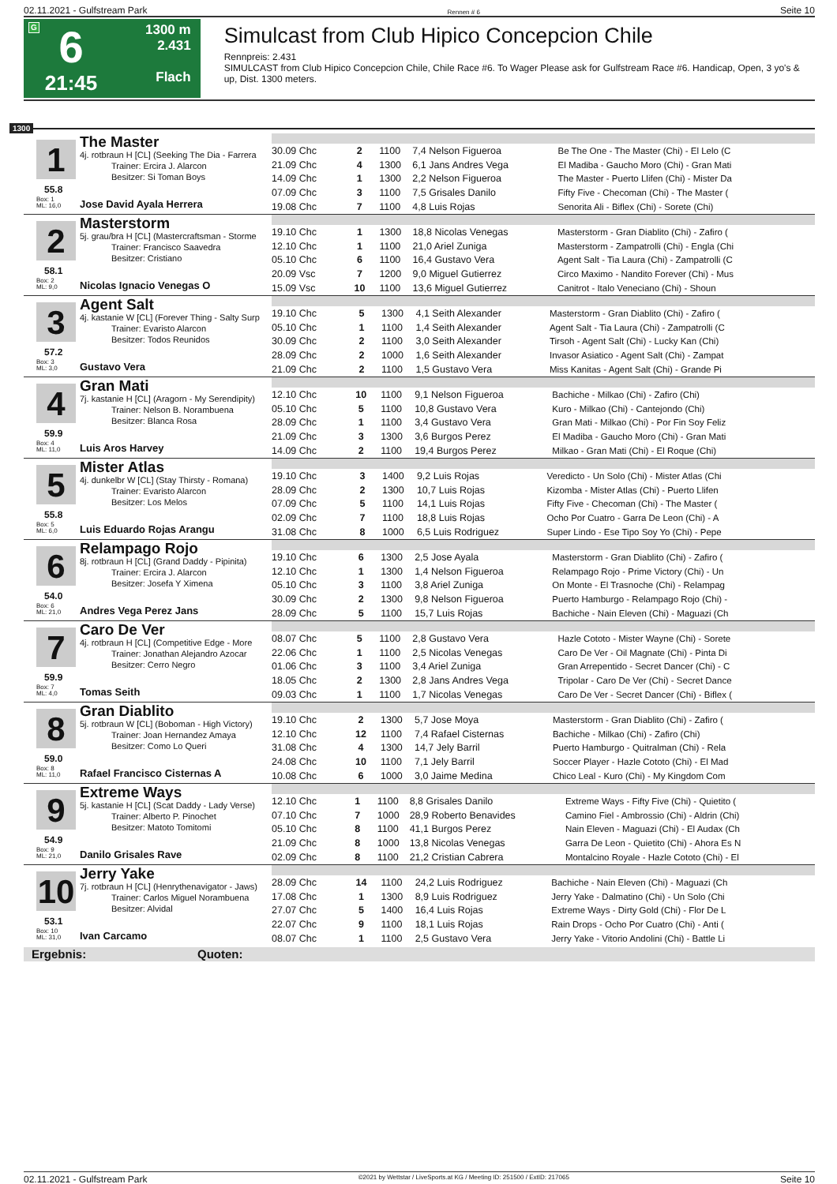02.11.2021 - Gulfstream Park Rennen # 6 Seite 10
G
6
21:45
1300 m
2.431
Flach
Simulcast from Club Hipico Concepcion Chile
Rennpreis: 2.431
SIMULCAST from Club Hipico Concepcion Chile, Chile Race #6. To Wager Please ask for Gulfstream Race #6. Handicap, Open, 3 yo's & up, Dist. 1300 meters.
1300
1 The Master
4j. rotbraun H [CL] (Seeking The Dia - Farrera
Trainer: Ercira J. Alarcon
Besitzer: Si Toman Boys
55.8
Box: 1
ML: 16,0
Jose David Ayala Herrera
| 30.09 Chc | 2 | 1100 | 7,4 Nelson Figueroa | Be The One - The Master (Chi) - El Lelo (C |
| 21.09 Chc | 4 | 1300 | 6,1 Jans Andres Vega | El Madiba - Gaucho Moro (Chi) - Gran Mati |
| 14.09 Chc | 1 | 1300 | 2,2 Nelson Figueroa | The Master - Puerto Llifen (Chi) - Mister Da |
| 07.09 Chc | 3 | 1100 | 7,5 Grisales Danilo | Fifty Five - Checoman (Chi) - The Master ( |
| 19.08 Chc | 7 | 1100 | 4,8 Luis Rojas | Senorita Ali - Biflex (Chi) - Sorete (Chi) |
2 Masterstorm
5j. grau/bra H [CL] (Mastercraftsman - Storme
Trainer: Francisco Saavedra
Besitzer: Cristiano
58.1
Box: 2
ML: 9,0
Nicolas Ignacio Venegas O
| 19.10 Chc | 1 | 1300 | 18,8 Nicolas Venegas | Masterstorm - Gran Diablito (Chi) - Zafiro ( |
| 12.10 Chc | 1 | 1100 | 21,0 Ariel Zuniga | Masterstorm - Zampatrolli (Chi) - Engla (Chi |
| 05.10 Chc | 6 | 1100 | 16,4 Gustavo Vera | Agent Salt - Tia Laura (Chi) - Zampatrolli (C |
| 20.09 Vsc | 7 | 1200 | 9,0 Miguel Gutierrez | Circo Maximo - Nandito Forever (Chi) - Mus |
| 15.09 Vsc | 10 | 1100 | 13,6 Miguel Gutierrez | Canitrot - Italo Veneciano (Chi) - Shoun |
3 Agent Salt
4j. kastanie W [CL] (Forever Thing - Salty Surp
Trainer: Evaristo Alarcon
Besitzer: Todos Reunidos
57.2
Box: 3
ML: 3,0
Gustavo Vera
| 19.10 Chc | 5 | 1300 | 4,1 Seith Alexander | Masterstorm - Gran Diablito (Chi) - Zafiro ( |
| 05.10 Chc | 1 | 1100 | 1,4 Seith Alexander | Agent Salt - Tia Laura (Chi) - Zampatrolli (C |
| 30.09 Chc | 2 | 1100 | 3,0 Seith Alexander | Tirsoh - Agent Salt (Chi) - Lucky Kan (Chi) |
| 28.09 Chc | 2 | 1000 | 1,6 Seith Alexander | Invasor Asiatico - Agent Salt (Chi) - Zampat |
| 21.09 Chc | 2 | 1100 | 1,5 Gustavo Vera | Miss Kanitas - Agent Salt (Chi) - Grande Pi |
4 Gran Mati
7j. kastanie H [CL] (Aragorn - My Serendipity)
Trainer: Nelson B. Norambuena
Besitzer: Blanca Rosa
59.9
Box: 4
ML: 11,0
Luis Aros Harvey
| 12.10 Chc | 10 | 1100 | 9,1 Nelson Figueroa | Bachiche - Milkao (Chi) - Zafiro (Chi) |
| 05.10 Chc | 5 | 1100 | 10,8 Gustavo Vera | Kuro - Milkao (Chi) - Cantejondo (Chi) |
| 28.09 Chc | 1 | 1100 | 3,4 Gustavo Vera | Gran Mati - Milkao (Chi) - Por Fin Soy Feliz |
| 21.09 Chc | 3 | 1300 | 3,6 Burgos Perez | El Madiba - Gaucho Moro (Chi) - Gran Mati |
| 14.09 Chc | 2 | 1100 | 19,4 Burgos Perez | Milkao - Gran Mati (Chi) - El Roque (Chi) |
5 Mister Atlas
4j. dunkelbr W [CL] (Stay Thirsty - Romana)
Trainer: Evaristo Alarcon
Besitzer: Los Melos
55.8
Box: 5
ML: 6,0
Luis Eduardo Rojas Arangu
| 19.10 Chc | 3 | 1400 | 9,2 Luis Rojas | Veredicto - Un Solo (Chi) - Mister Atlas (Chi |
| 28.09 Chc | 2 | 1300 | 10,7 Luis Rojas | Kizomba - Mister Atlas (Chi) - Puerto Llifen |
| 07.09 Chc | 5 | 1100 | 14,1 Luis Rojas | Fifty Five - Checoman (Chi) - The Master ( |
| 02.09 Chc | 7 | 1100 | 18,8 Luis Rojas | Ocho Por Cuatro - Garra De Leon (Chi) - A |
| 31.08 Chc | 8 | 1000 | 6,5 Luis Rodriguez | Super Lindo - Ese Tipo Soy Yo (Chi) - Pepe |
6 Relampago Rojo
8j. rotbraun H [CL] (Grand Daddy - Pipinita)
Trainer: Ercira J. Alarcon
Besitzer: Josefa Y Ximena
54.0
Box: 6
ML: 21,0
Andres Vega Perez Jans
| 19.10 Chc | 6 | 1300 | 2,5 Jose Ayala | Masterstorm - Gran Diablito (Chi) - Zafiro ( |
| 12.10 Chc | 1 | 1300 | 1,4 Nelson Figueroa | Relampago Rojo - Prime Victory (Chi) - Un |
| 05.10 Chc | 3 | 1100 | 3,8 Ariel Zuniga | On Monte - El Trasnoche (Chi) - Relampag |
| 30.09 Chc | 2 | 1300 | 9,8 Nelson Figueroa | Puerto Hamburgo - Relampago Rojo (Chi) - |
| 28.09 Chc | 5 | 1100 | 15,7 Luis Rojas | Bachiche - Nain Eleven (Chi) - Maguazi (Ch |
7 Caro De Ver
4j. rotbraun H [CL] (Competitive Edge - More
Trainer: Jonathan Alejandro Azocar
Besitzer: Cerro Negro
59.9
Box: 7
ML: 4,0
Tomas Seith
| 08.07 Chc | 5 | 1100 | 2,8 Gustavo Vera | Hazle Cototo - Mister Wayne (Chi) - Sorete |
| 22.06 Chc | 1 | 1100 | 2,5 Nicolas Venegas | Caro De Ver - Oil Magnate (Chi) - Pinta Di |
| 01.06 Chc | 3 | 1100 | 3,4 Ariel Zuniga | Gran Arrepentido - Secret Dancer (Chi) - C |
| 18.05 Chc | 2 | 1300 | 2,8 Jans Andres Vega | Tripolar - Caro De Ver (Chi) - Secret Dance |
| 09.03 Chc | 1 | 1100 | 1,7 Nicolas Venegas | Caro De Ver - Secret Dancer (Chi) - Biflex ( |
8 Gran Diablito
5j. rotbraun W [CL] (Boboman - High Victory)
Trainer: Joan Hernandez Amaya
Besitzer: Como Lo Queri
59.0
Box: 8
ML: 11,0
Rafael Francisco Cisternas A
| 19.10 Chc | 2 | 1300 | 5,7 Jose Moya | Masterstorm - Gran Diablito (Chi) - Zafiro ( |
| 12.10 Chc | 12 | 1100 | 7,4 Rafael Cisternas | Bachiche - Milkao (Chi) - Zafiro (Chi) |
| 31.08 Chc | 4 | 1300 | 14,7 Jely Barril | Puerto Hamburgo - Quitralman (Chi) - Rela |
| 24.08 Chc | 10 | 1100 | 7,1 Jely Barril | Soccer Player - Hazle Cototo (Chi) - El Mad |
| 10.08 Chc | 6 | 1000 | 3,0 Jaime Medina | Chico Leal - Kuro (Chi) - My Kingdom Com |
9 Extreme Ways
5j. kastanie H [CL] (Scat Daddy - Lady Verse)
Trainer: Alberto P. Pinochet
Besitzer: Matoto Tomitomi
54.9
Box: 9
ML: 21,0
Danilo Grisales Rave
| 12.10 Chc | 1 | 1100 | 8,8 Grisales Danilo | Extreme Ways - Fifty Five (Chi) - Quietito ( |
| 07.10 Chc | 7 | 1000 | 28,9 Roberto Benavides | Camino Fiel - Ambrossio (Chi) - Aldrin (Chi) |
| 05.10 Chc | 8 | 1100 | 41,1 Burgos Perez | Nain Eleven - Maguazi (Chi) - El Audax (Ch |
| 21.09 Chc | 8 | 1000 | 13,8 Nicolas Venegas | Garra De Leon - Quietito (Chi) - Ahora Es N |
| 02.09 Chc | 8 | 1100 | 21,2 Cristian Cabrera | Montalcino Royale - Hazle Cototo (Chi) - El |
10
Jerry Yake
7j. rotbraun H [CL] (Henrythenavigator - Jaws)
Trainer: Carlos Miguel Norambuena
Besitzer: Alvidal
53.1
Box: 10
ML: 31,0
Ivan Carcamo
| 28.09 Chc | 14 | 1100 | 24,2 Luis Rodriguez | Bachiche - Nain Eleven (Chi) - Maguazi (Ch |
| 17.08 Chc | 1 | 1300 | 8,9 Luis Rodriguez | Jerry Yake - Dalmatino (Chi) - Un Solo (Chi |
| 27.07 Chc | 5 | 1400 | 16,4 Luis Rojas | Extreme Ways - Dirty Gold (Chi) - Flor De L |
| 22.07 Chc | 9 | 1100 | 18,1 Luis Rojas | Rain Drops - Ocho Por Cuatro (Chi) - Anti ( |
| 08.07 Chc | 1 | 1100 | 2,5 Gustavo Vera | Jerry Yake - Vitorio Andolini (Chi) - Battle Li |
Ergebnis: Quoten:
02.11.2021 - Gulfstream Park ©2021 by Wettstar / LiveSports.at KG / Meeting ID: 251500 / ExtID: 217065 Seite 10